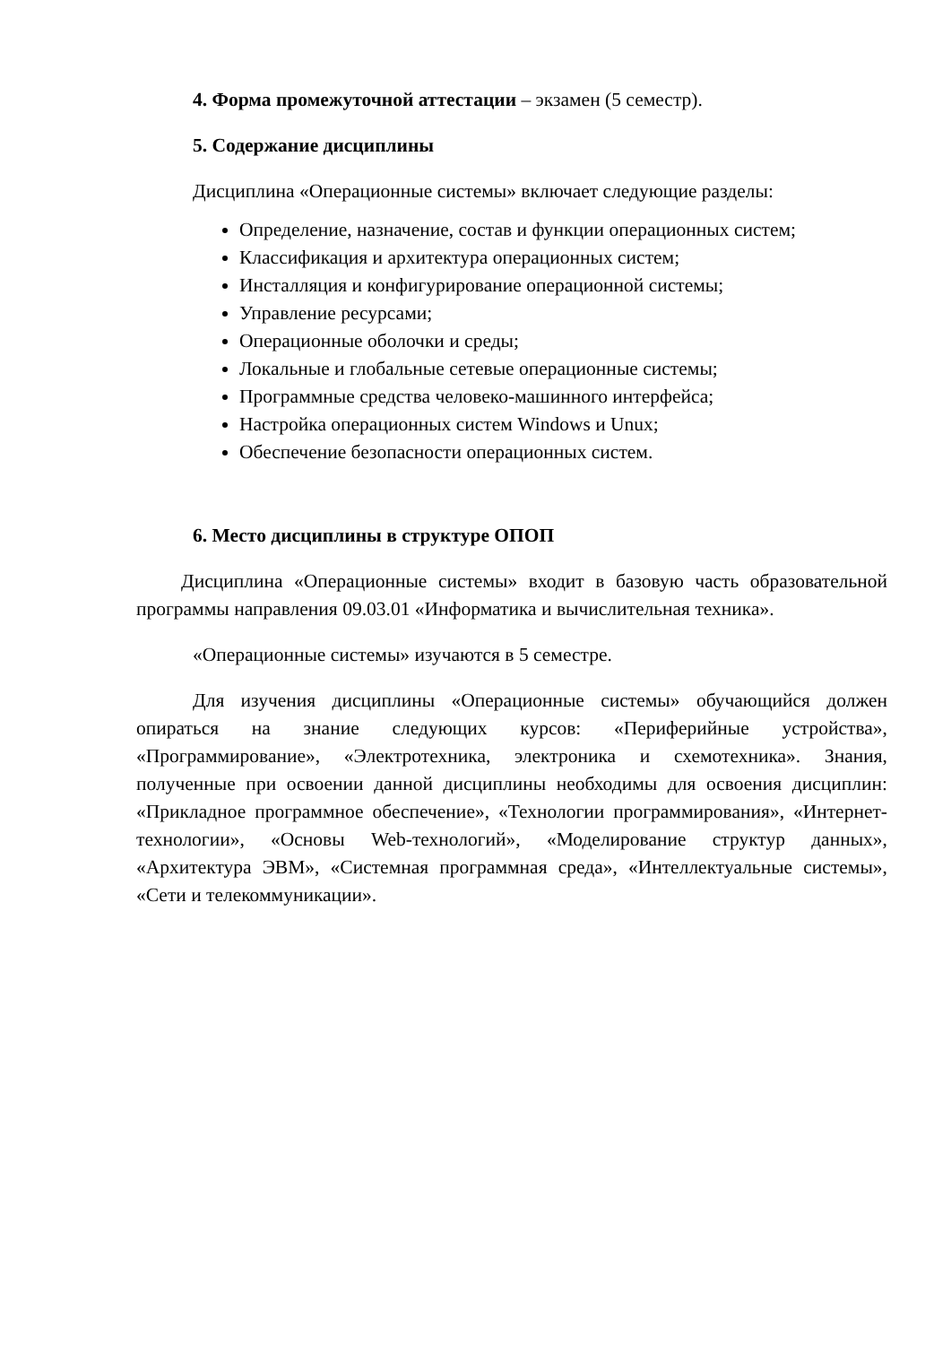4. Форма промежуточной аттестации – экзамен (5 семестр).
5. Содержание дисциплины
Дисциплина «Операционные системы» включает следующие разделы:
Определение, назначение, состав и функции операционных систем;
Классификация и архитектура операционных систем;
Инсталляция и конфигурирование операционной системы;
Управление ресурсами;
Операционные оболочки и среды;
Локальные и глобальные сетевые операционные системы;
Программные средства человеко-машинного интерфейса;
Настройка операционных систем Windows и Unux;
Обеспечение безопасности операционных систем.
6. Место дисциплины в структуре ОПОП
Дисциплина «Операционные системы» входит в базовую часть образовательной программы направления 09.03.01 «Информатика и вычислительная техника».
«Операционные системы» изучаются в 5 семестре.
Для изучения дисциплины «Операционные системы» обучающийся должен опираться на знание следующих курсов: «Периферийные устройства», «Программирование», «Электротехника, электроника и схемотехника». Знания, полученные при освоении данной дисциплины необходимы для освоения дисциплин: «Прикладное программное обеспечение», «Технологии программирования», «Интернет-технологии», «Основы Web-технологий», «Моделирование структур данных», «Архитектура ЭВМ», «Системная программная среда», «Интеллектуальные системы», «Сети и телекоммуникации».